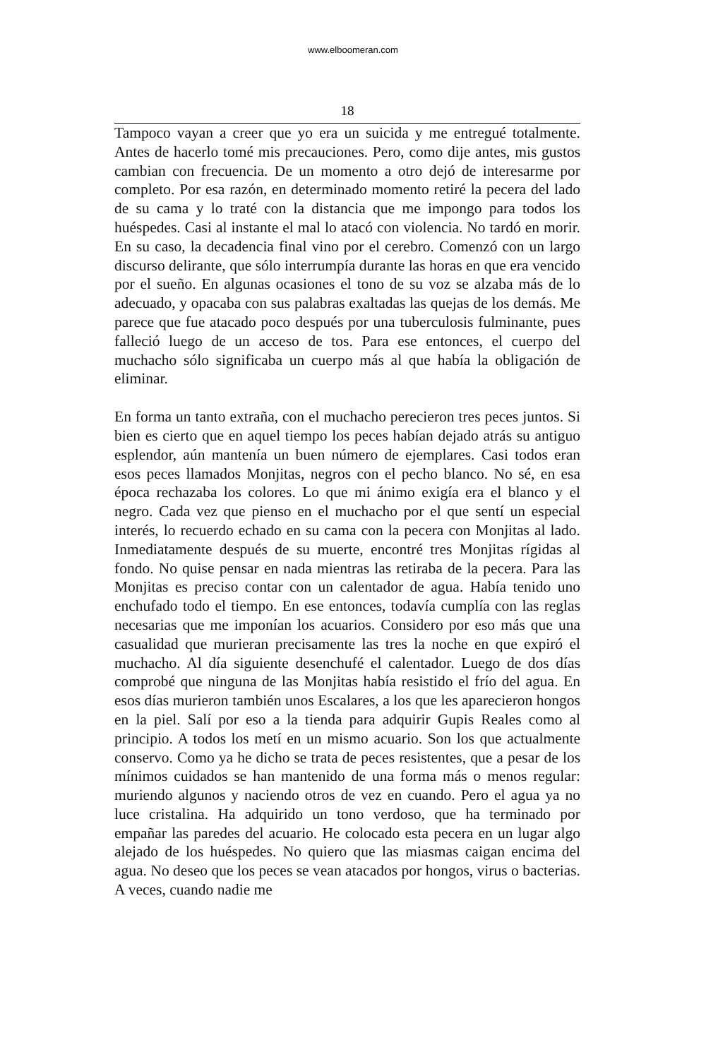www.elboomeran.com
18
Tampoco vayan a creer que yo era un suicida y me entregué totalmente. Antes de hacerlo tomé mis precauciones. Pero, como dije antes, mis gustos cambian con frecuencia. De un momento a otro dejó de interesarme por completo. Por esa razón, en determinado momento retiré la pecera del lado de su cama y lo traté con la distancia que me impongo para todos los huéspedes. Casi al instante el mal lo atacó con violencia. No tardó en morir. En su caso, la decadencia final vino por el cerebro. Comenzó con un largo discurso delirante, que sólo interrumpía durante las horas en que era vencido por el sueño. En algunas ocasiones el tono de su voz se alzaba más de lo adecuado, y opacaba con sus palabras exaltadas las quejas de los demás. Me parece que fue atacado poco después por una tuberculosis fulminante, pues falleció luego de un acceso de tos. Para ese entonces, el cuerpo del muchacho sólo significaba un cuerpo más al que había la obligación de eliminar.
En forma un tanto extraña, con el muchacho perecieron tres peces juntos. Si bien es cierto que en aquel tiempo los peces habían dejado atrás su antiguo esplendor, aún mantenía un buen número de ejemplares. Casi todos eran esos peces llamados Monjitas, negros con el pecho blanco. No sé, en esa época rechazaba los colores. Lo que mi ánimo exigía era el blanco y el negro. Cada vez que pienso en el muchacho por el que sentí un especial interés, lo recuerdo echado en su cama con la pecera con Monjitas al lado. Inmediatamente después de su muerte, encontré tres Monjitas rígidas al fondo. No quise pensar en nada mientras las retiraba de la pecera. Para las Monjitas es preciso contar con un calentador de agua. Había tenido uno enchufado todo el tiempo. En ese entonces, todavía cumplía con las reglas necesarias que me imponían los acuarios. Considero por eso más que una casualidad que murieran precisamente las tres la noche en que expiró el muchacho. Al día siguiente desenchufé el calentador. Luego de dos días comprobé que ninguna de las Monjitas había resistido el frío del agua. En esos días murieron también unos Escalares, a los que les aparecieron hongos en la piel. Salí por eso a la tienda para adquirir Gupis Reales como al principio. A todos los metí en un mismo acuario. Son los que actualmente conservo. Como ya he dicho se trata de peces resistentes, que a pesar de los mínimos cuidados se han mantenido de una forma más o menos regular: muriendo algunos y naciendo otros de vez en cuando. Pero el agua ya no luce cristalina. Ha adquirido un tono verdoso, que ha terminado por empañar las paredes del acuario. He colocado esta pecera en un lugar algo alejado de los huéspedes. No quiero que las miasmas caigan encima del agua. No deseo que los peces se vean atacados por hongos, virus o bacterias. A veces, cuando nadie me